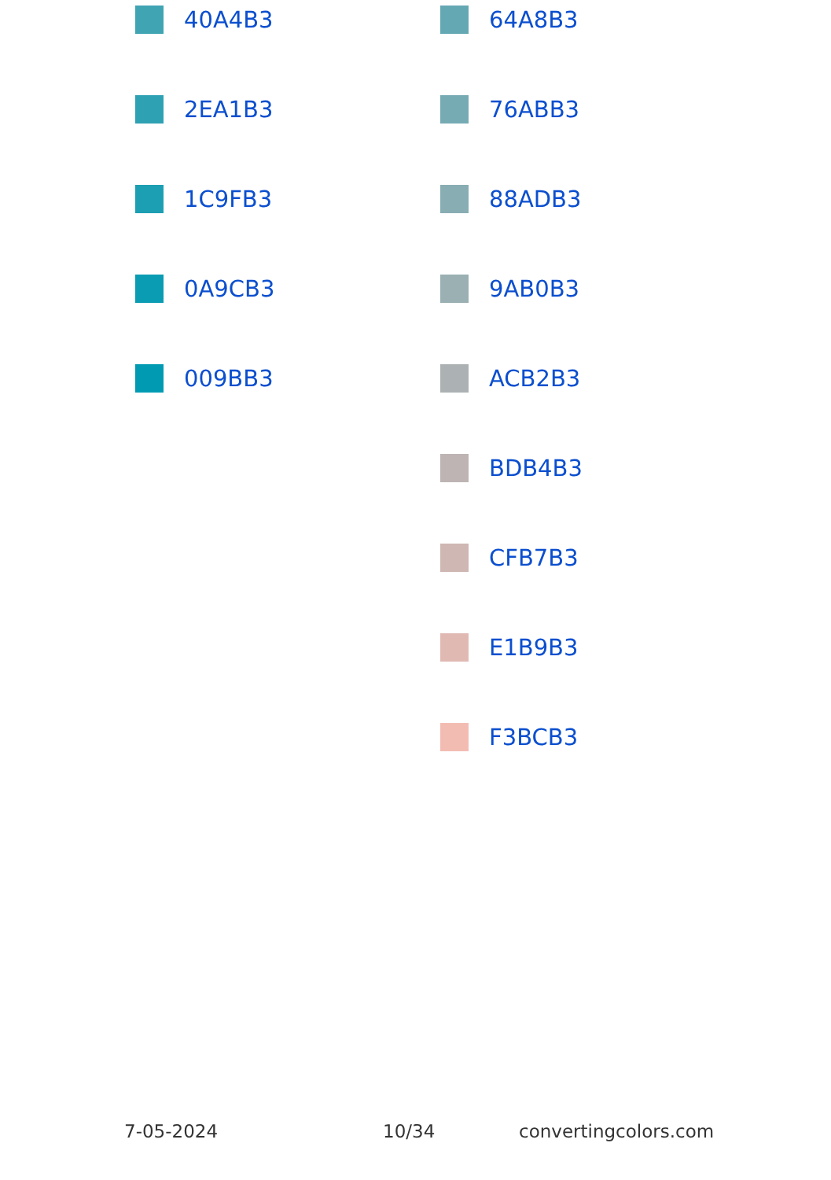40A4B3
2EA1B3
1C9FB3
0A9CB3
009BB3
64A8B3
76ABB3
88ADB3
9AB0B3
ACB2B3
BDB4B3
CFB7B3
E1B9B3
F3BCB3
7-05-2024 10/34 convertingcolors.com